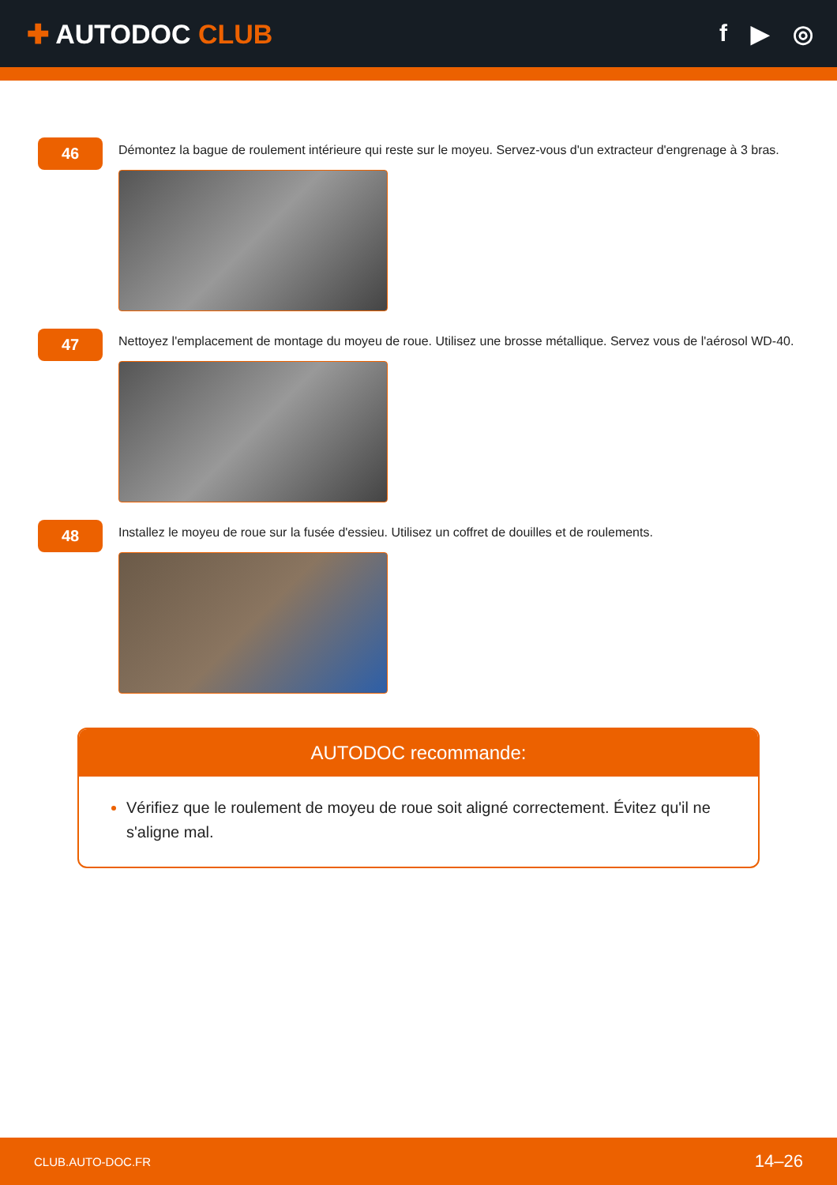✚ AUTODOC CLUB f ▶ ◎
46
Démontez la bague de roulement intérieure qui reste sur le moyeu. Servez-vous d'un extracteur d'engrenage à 3 bras.
47
Nettoyez l'emplacement de montage du moyeu de roue. Utilisez une brosse métallique. Servez vous de l'aérosol WD-40.
48
Installez le moyeu de roue sur la fusée d'essieu. Utilisez un coffret de douilles et de roulements.
AUTODOC recommande:
Vérifiez que le roulement de moyeu de roue soit aligné correctement. Évitez qu'il ne s'aligne mal.
CLUB.AUTO-DOC.FR 14–26